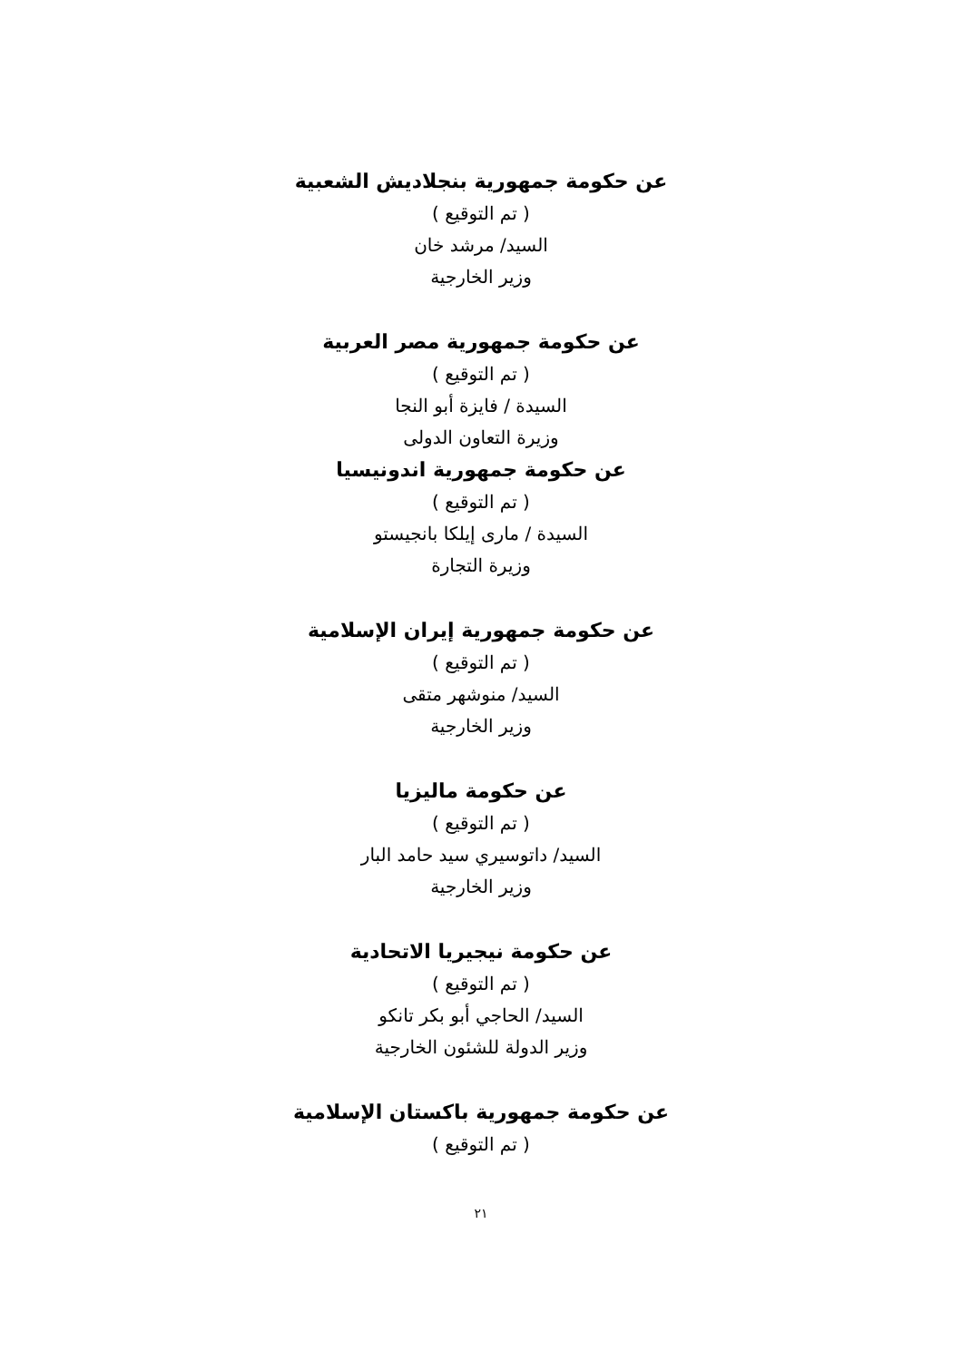عن حكومة جمهورية بنجلاديش الشعبية
( تم التوقيع )
السيد/ مرشد خان
وزير الخارجية
عن حكومة جمهورية مصر العربية
( تم التوقيع )
السيدة / فايزة أبو النجا
وزيرة التعاون الدولى
عن حكومة جمهورية اندونيسيا
( تم التوقيع )
السيدة / مارى إيلكا بانجيستو
وزيرة التجارة
عن حكومة جمهورية إيران الإسلامية
( تم التوقيع )
السيد/ منوشهر متقى
وزير الخارجية
عن حكومة ماليزيا
( تم التوقيع )
السيد/ داتوسيري سيد حامد البار
وزير الخارجية
عن حكومة نيجيريا الاتحادية
( تم التوقيع )
السيد/ الحاجي أبو بكر تانكو
وزير الدولة للشئون الخارجية
عن حكومة جمهورية باكستان الإسلامية
( تم التوقيع )
٢١